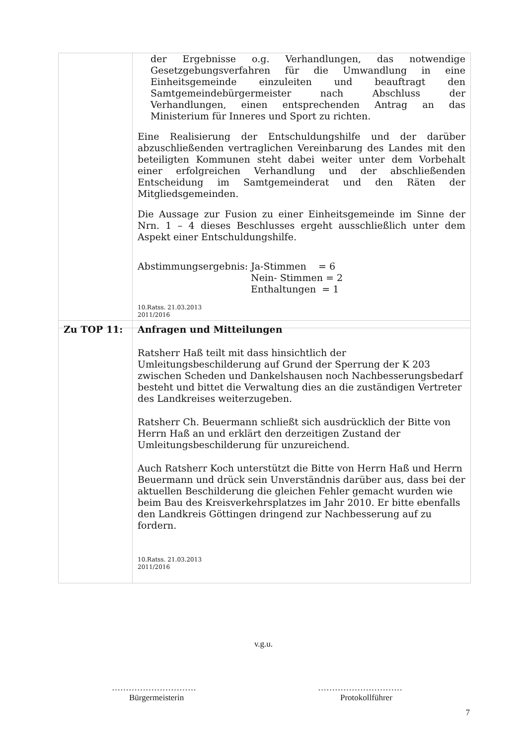| | der Ergebnisse o.g. Verhandlungen, das notwendige Gesetzgebungsverfahren für die Umwandlung in eine Einheitsgemeinde einzuleiten und beauftragt den Samtgemeindebürgermeister nach Abschluss der Verhandlungen, einen entsprechenden Antrag an das Ministerium für Inneres und Sport zu richten. Eine Realisierung der Entschuldungshilfe und der darüber abzuschließenden vertraglichen Vereinbarung des Landes mit den beteiligten Kommunen steht dabei weiter unter dem Vorbehalt einer erfolgreichen Verhandlung und der abschließenden Entscheidung im Samtgemeinderat und den Räten der Mitgliedsgemeinden. Die Aussage zur Fusion zu einer Einheitsgemeinde im Sinne der Nrn. 1 – 4 dieses Beschlusses ergeht ausschließlich unter dem Aspekt einer Entschuldungshilfe. Abstimmungsergebnis: Ja-Stimmen = 6 Nein- Stimmen = 2 Enthaltungen = 1 10.Ratss. 21.03.2013 2011/2016 |
| Zu TOP 11: | Anfragen und Mitteilungen Ratsherr Haß teilt mit dass hinsichtlich der Umleitungsbeschilderung auf Grund der Sperrung der K 203 zwischen Scheden und Dankelshausen noch Nachbesserungsbedarf besteht und bittet die Verwaltung dies an die zuständigen Vertreter des Landkreises weiterzugeben. Ratsherr Ch. Beuermann schließt sich ausdrücklich der Bitte von Herrn Haß an und erklärt den derzeitigen Zustand der Umleitungsbeschilderung für unzureichend. Auch Ratsherr Koch unterstützt die Bitte von Herrn Haß und Herrn Beuermann und drück sein Unverständnis darüber aus, dass bei der aktuellen Beschilderung die gleichen Fehler gemacht wurden wie beim Bau des Kreisverkehrsplatzes im Jahr 2010. Er bitte ebenfalls den Landkreis Göttingen dringend zur Nachbesserung auf zu fordern. 10.Ratss. 21.03.2013 2011/2016 |
v.g.u.
…………………………
Bürgermeisterin
…………………………
Protokollführer
7